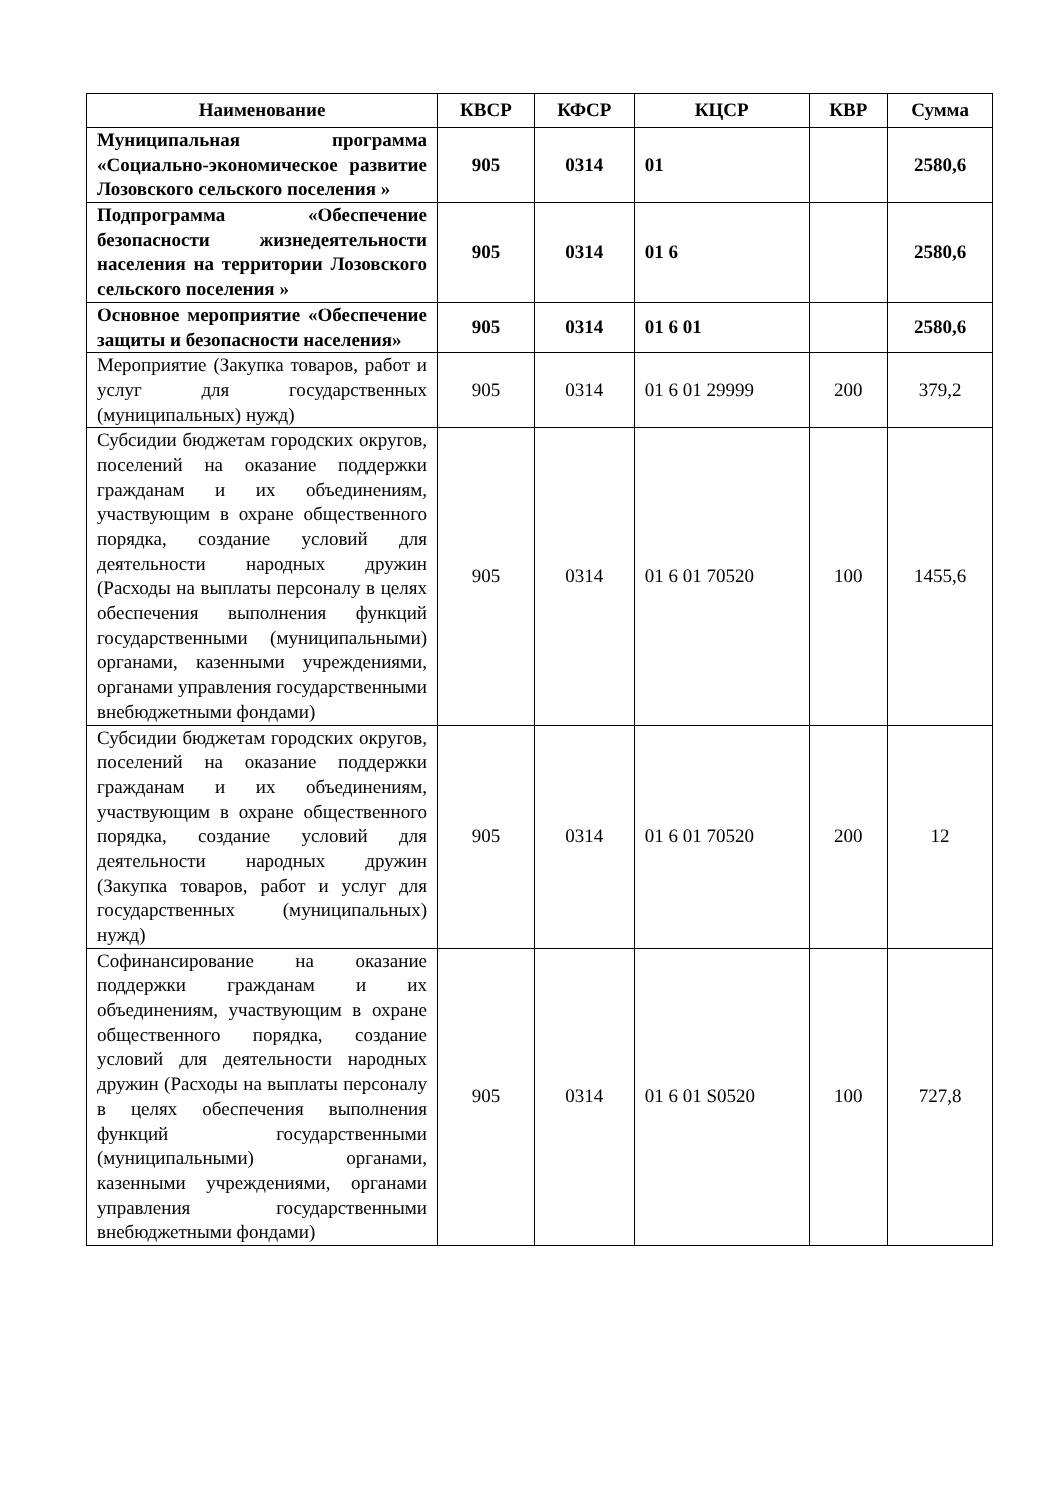| Наименование | КВСР | КФСР | КЦСР | КВР | Сумма |
| --- | --- | --- | --- | --- | --- |
| Муниципальная программа «Социально-экономическое развитие Лозовского сельского поселения » | 905 | 0314 | 01 | | 2580,6 |
| Подпрограмма «Обеспечение безопасности жизнедеятельности населения на территории Лозовского сельского поселения » | 905 | 0314 | 01 6 | | 2580,6 |
| Основное мероприятие «Обеспечение защиты и безопасности населения» | 905 | 0314 | 01 6 01 | | 2580,6 |
| Мероприятие (Закупка товаров, работ и услуг для государственных (муниципальных) нужд) | 905 | 0314 | 01 6 01 29999 | 200 | 379,2 |
| Субсидии бюджетам городских округов, поселений на оказание поддержки гражданам и их объединениям, участвующим в охране общественного порядка, создание условий для деятельности народных дружин (Расходы на выплаты персоналу в целях обеспечения выполнения функций государственными (муниципальными) органами, казенными учреждениями, органами управления государственными внебюджетными фондами) | 905 | 0314 | 01 6 01 70520 | 100 | 1455,6 |
| Субсидии бюджетам городских округов, поселений на оказание поддержки гражданам и их объединениям, участвующим в охране общественного порядка, создание условий для деятельности народных дружин (Закупка товаров, работ и услуг для государственных (муниципальных) нужд) | 905 | 0314 | 01 6 01 70520 | 200 | 12 |
| Софинансирование на оказание поддержки гражданам и их объединениям, участвующим в охране общественного порядка, создание условий для деятельности народных дружин (Расходы на выплаты персоналу в целях обеспечения выполнения функций государственными (муниципальными) органами, казенными учреждениями, органами управления государственными внебюджетными фондами) | 905 | 0314 | 01 6 01 S0520 | 100 | 727,8 |